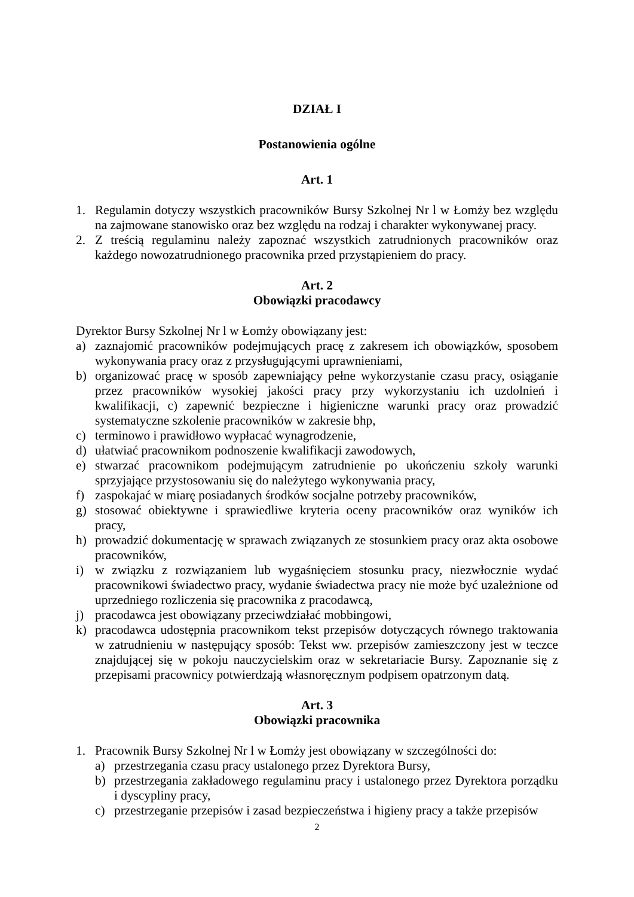DZIAŁ I
Postanowienia ogólne
Art. 1
1. Regulamin dotyczy wszystkich pracowników Bursy Szkolnej Nr l w Łomży bez względu na zajmowane stanowisko oraz bez względu na rodzaj i charakter wykonywanej pracy.
2. Z treścią regulaminu należy zapoznać wszystkich zatrudnionych pracowników oraz każdego nowozatrudnionego pracownika przed przystąpieniem do pracy.
Art. 2
Obowiązki pracodawcy
Dyrektor Bursy Szkolnej Nr l w Łomży obowiązany jest:
a) zaznajomić pracowników podejmujących pracę z zakresem ich obowiązków, sposobem wykonywania pracy oraz z przysługującymi uprawnieniami,
b) organizować pracę w sposób zapewniający pełne wykorzystanie czasu pracy, osiąganie przez pracowników wysokiej jakości pracy przy wykorzystaniu ich uzdolnień i kwalifikacji, c) zapewnić bezpieczne i higieniczne warunki pracy oraz prowadzić systematyczne szkolenie pracowników w zakresie bhp,
c) terminowo i prawidłowo wypłacać wynagrodzenie,
d) ułatwiać pracownikom podnoszenie kwalifikacji zawodowych,
e) stwarzać pracownikom podejmującym zatrudnienie po ukończeniu szkoły warunki sprzyjające przystosowaniu się do należytego wykonywania pracy,
f) zaspokajać w miarę posiadanych środków socjalne potrzeby pracowników,
g) stosować obiektywne i sprawiedliwe kryteria oceny pracowników oraz wyników ich pracy,
h) prowadzić dokumentację w sprawach związanych ze stosunkiem pracy oraz akta osobowe pracowników,
i) w związku z rozwiązaniem lub wygaśnięciem stosunku pracy, niezwłocznie wydać pracownikowi świadectwo pracy, wydanie świadectwa pracy nie może być uzależnione od uprzedniego rozliczenia się pracownika z pracodawcą,
j) pracodawca jest obowiązany przeciwdziałać mobbingowi,
k) pracodawca udostępnia pracownikom tekst przepisów dotyczących równego traktowania w zatrudnieniu w następujący sposób: Tekst ww. przepisów zamieszczony jest w teczce znajdującej się w pokoju nauczycielskim oraz w sekretariacie Bursy. Zapoznanie się z przepisami pracownicy potwierdzają własnoręcznym podpisem opatrzonym datą.
Art. 3
Obowiązki pracownika
1. Pracownik Bursy Szkolnej Nr l w Łomży jest obowiązany w szczególności do:
a) przestrzegania czasu pracy ustalonego przez Dyrektora Bursy,
b) przestrzegania zakładowego regulaminu pracy i ustalonego przez Dyrektora porządku i dyscypliny pracy,
c) przestrzeganie przepisów i zasad bezpieczeństwa i higieny pracy a także przepisów
2